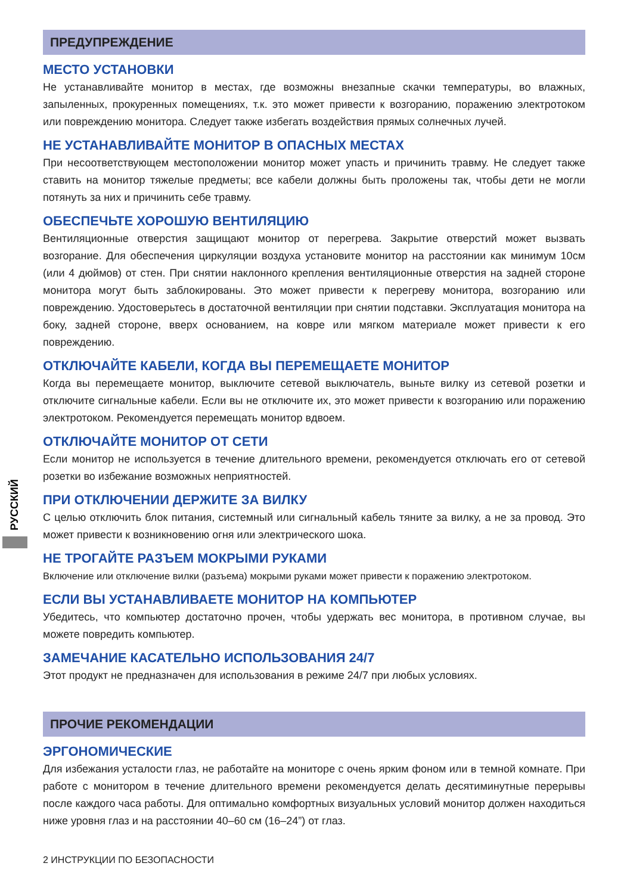РУССКИЙ
ПРЕДУПРЕЖДЕНИЕ
МЕСТО УСТАНОВКИ
Не устанавливайте монитор в местах, где возможны внезапные скачки температуры, во влажных, запыленных, прокуренных помещениях, т.к. это может привести к возгоранию, поражению электротоком или повреждению монитора. Следует также избегать воздействия прямых солнечных лучей.
НЕ УСТАНАВЛИВАЙТЕ МОНИТОР В ОПАСНЫХ МЕСТАХ
При несоответствующем местоположении монитор может упасть и причинить травму. Не следует также ставить на монитор тяжелые предметы; все кабели должны быть проложены так, чтобы дети не могли потянуть за них и причинить себе травму.
ОБЕСПЕЧЬТЕ ХОРОШУЮ ВЕНТИЛЯЦИЮ
Вентиляционные отверстия защищают монитор от перегрева. Закрытие отверстий может вызвать возгорание. Для обеспечения циркуляции воздуха установите монитор на расстоянии как минимум 10см (или 4 дюймов) от стен. При снятии наклонного крепления вентиляционные отверстия на задней стороне монитора могут быть заблокированы. Это может привести к перегреву монитора, возгоранию или повреждению. Удостоверьтесь в достаточной вентиляции при снятии подставки. Эксплуатация монитора на боку, задней стороне, вверх основанием, на ковре или мягком материале может привести к его повреждению.
ОТКЛЮЧАЙТЕ КАБЕЛИ, КОГДА ВЫ ПЕРЕМЕЩАЕТЕ МОНИТОР
Когда вы перемещаете монитор, выключите сетевой выключатель, выньте вилку из сетевой розетки и отключите сигнальные кабели. Если вы не отключите их, это может привести к возгоранию или поражению электротоком. Рекомендуется перемещать монитор вдвоем.
ОТКЛЮЧАЙТЕ МОНИТОР ОТ СЕТИ
Если монитор не используется в течение длительного времени, рекомендуется отключать его от сетевой розетки во избежание возможных неприятностей.
ПРИ ОТКЛЮЧЕНИИ ДЕРЖИТЕ ЗА ВИЛКУ
С целью отключить блок питания, системный или сигнальный кабель тяните за вилку, а не за провод. Это может привести к возникновению огня или электрического шока.
НЕ ТРОГАЙТЕ РАЗЪЕМ МОКРЫМИ РУКАМИ
Включение или отключение вилки (разъема) мокрыми руками может привести к поражению электротоком.
ЕСЛИ ВЫ УСТАНАВЛИВАЕТЕ МОНИТОР НА КОМПЬЮТЕР
Убедитесь, что компьютер достаточно прочен, чтобы удержать вес монитора, в противном случае, вы можете повредить компьютер.
ЗАМЕЧАНИЕ КАСАТЕЛЬНО ИСПОЛЬЗОВАНИЯ 24/7
Этот продукт не предназначен для использования в режиме 24/7 при любых условиях.
ПРОЧИЕ РЕКОМЕНДАЦИИ
ЭРГОНОМИЧЕСКИЕ
Для избежания усталости глаз, не работайте на мониторе с очень ярким фоном или в темной комнате. При работе с монитором в течение длительного времени рекомендуется делать десятиминутные перерывы после каждого часа работы. Для оптимально комфортных визуальных условий монитор должен находиться ниже уровня глаз и на расстоянии 40–60 см (16–24”) от глаз.
2 ИНСТРУКЦИИ ПО БЕЗОПАСНОСТИ